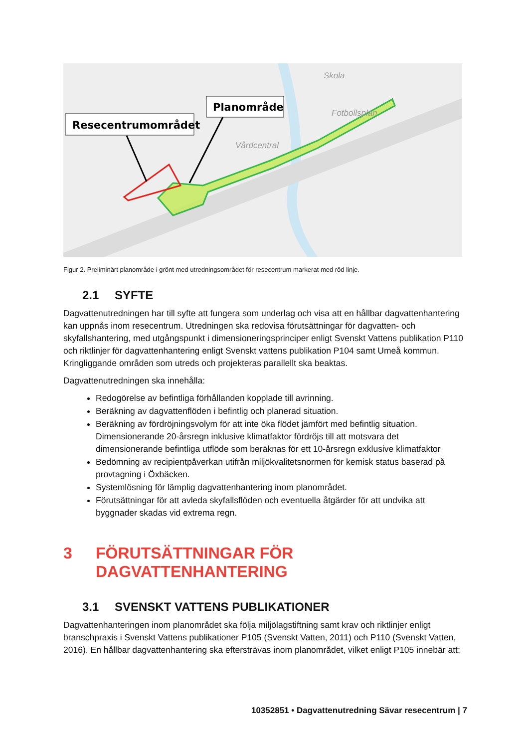Resecentrumområdet
Planområde
Skola
Fotbollsplan
Vårdcentral
Figur 2. Preliminärt planområde i grönt med utredningsområdet för resecentrum markerat med röd linje.
2.1 SYFTE
Dagvattenutredningen har till syfte att fungera som underlag och visa att en hållbar dagvattenhantering kan uppnås inom resecentrum. Utredningen ska redovisa förutsättningar för dagvatten- och skyfallshantering, med utgångspunkt i dimensioneringsprinciper enligt Svenskt Vattens publikation P110 och riktlinjer för dagvattenhantering enligt Svenskt vattens publikation P104 samt Umeå kommun. Kringliggande områden som utreds och projekteras parallellt ska beaktas.
Dagvattenutredningen ska innehålla:
Redogörelse av befintliga förhållanden kopplade till avrinning.
Beräkning av dagvattenflöden i befintlig och planerad situation.
Beräkning av fördröjningsvolym för att inte öka flödet jämfört med befintlig situation. Dimensionerande 20-årsregn inklusive klimatfaktor fördröjs till att motsvara det dimensionerande befintliga utflöde som beräknas för ett 10-årsregn exklusive klimatfaktor
Bedömning av recipientpåverkan utifrån miljökvalitetsnormen för kemisk status baserad på provtagning i Öxbäcken.
Systemlösning för lämplig dagvattenhantering inom planområdet.
Förutsättningar för att avleda skyfallsflöden och eventuella åtgärder för att undvika att byggnader skadas vid extrema regn.
3 FÖRUTSÄTTNINGAR FÖR
DAGVATTENHANTERING
3.1 SVENSKT VATTENS PUBLIKATIONER
Dagvattenhanteringen inom planområdet ska följa miljölagstiftning samt krav och riktlinjer enligt branschpraxis i Svenskt Vattens publikationer P105 (Svenskt Vatten, 2011) och P110 (Svenskt Vatten, 2016). En hållbar dagvattenhantering ska eftersträvas inom planområdet, vilket enligt P105 innebär att:
10352851 • Dagvattenutredning Sävar resecentrum | 7